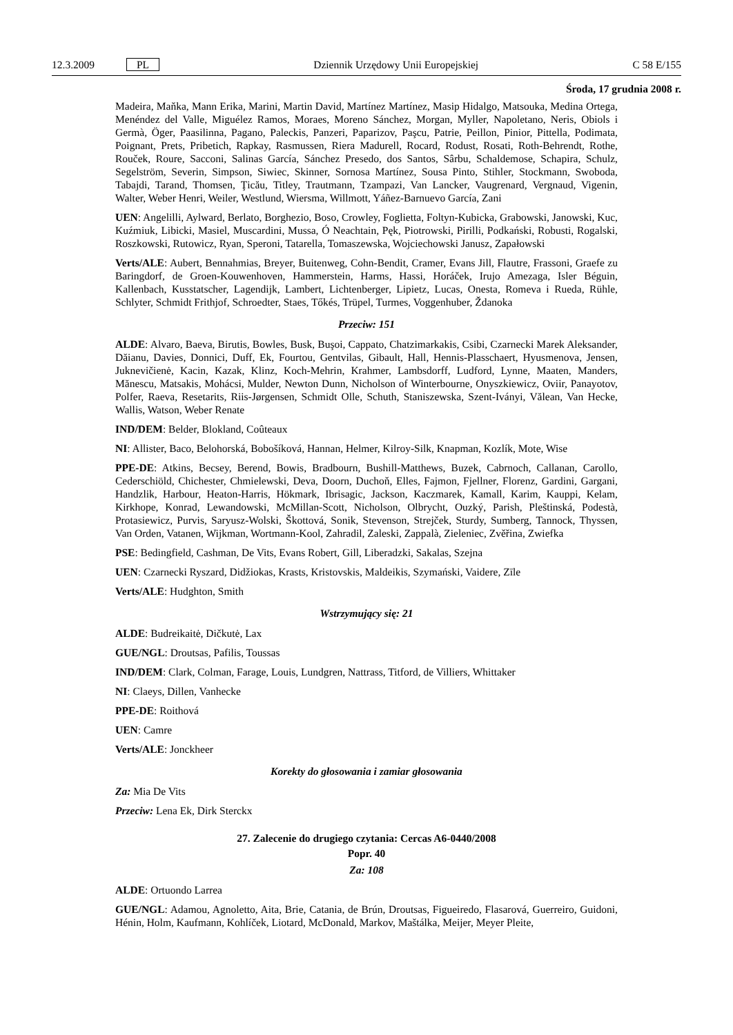12.3.2009 PL Dziennik Urzędowy Unii Europejskiej C 58 E/155
Środa, 17 grudnia 2008 r.
Madeira, Maňka, Mann Erika, Marini, Martin David, Martínez Martínez, Masip Hidalgo, Matsouka, Medina Ortega, Menéndez del Valle, Miguélez Ramos, Moraes, Moreno Sánchez, Morgan, Myller, Napoletano, Neris, Obiols i Germà, Öger, Paasilinna, Pagano, Paleckis, Panzeri, Paparizov, Paşcu, Patrie, Peillon, Pinior, Pittella, Podimata, Poignant, Prets, Pribetich, Rapkay, Rasmussen, Riera Madurell, Rocard, Rodust, Rosati, Roth-Behrendt, Rothe, Rouček, Roure, Sacconi, Salinas García, Sánchez Presedo, dos Santos, Sârbu, Schaldemose, Schapira, Schulz, Segelström, Severin, Simpson, Siwiec, Skinner, Sornosa Martínez, Sousa Pinto, Stihler, Stockmann, Swoboda, Tabajdi, Tarand, Thomsen, Ţicău, Titley, Trautmann, Tzampazi, Van Lancker, Vaugrenard, Vergnaud, Vigenin, Walter, Weber Henri, Weiler, Westlund, Wiersma, Willmott, Yáñez-Barnuevo García, Zani
UEN: Angelilli, Aylward, Berlato, Borghezio, Boso, Crowley, Foglietta, Foltyn-Kubicka, Grabowski, Janowski, Kuc, Kuźmiuk, Libicki, Masiel, Muscardini, Mussa, Ó Neachtain, Pęk, Piotrowski, Pirilli, Podkański, Robusti, Rogalski, Roszkowski, Rutowicz, Ryan, Speroni, Tatarella, Tomaszewska, Wojciechowski Janusz, Zapałowski
Verts/ALE: Aubert, Bennahmias, Breyer, Buitenweg, Cohn-Bendit, Cramer, Evans Jill, Flautre, Frassoni, Graefe zu Baringdorf, de Groen-Kouwenhoven, Hammerstein, Harms, Hassi, Horáček, Irujo Amezaga, Isler Béguin, Kallenbach, Kusstatscher, Lagendijk, Lambert, Lichtenberger, Lipietz, Lucas, Onesta, Romeva i Rueda, Rühle, Schlyter, Schmidt Frithjof, Schroedter, Staes, Tőkés, Trüpel, Turmes, Voggenhuber, Ždanoka
Przeciw: 151
ALDE: Alvaro, Baeva, Birutis, Bowles, Busk, Buşoi, Cappato, Chatzimarkakis, Csibi, Czarnecki Marek Aleksander, Dăianu, Davies, Donnici, Duff, Ek, Fourtou, Gentvilas, Gibault, Hall, Hennis-Plasschaert, Hyusmenova, Jensen, Juknevičienė, Kacin, Kazak, Klinz, Koch-Mehrin, Krahmer, Lambsdorff, Ludford, Lynne, Maaten, Manders, Mănescu, Matsakis, Mohácsi, Mulder, Newton Dunn, Nicholson of Winterbourne, Onyszkiewicz, Oviir, Panayotov, Polfer, Raeva, Resetarits, Riis-Jørgensen, Schmidt Olle, Schuth, Staniszewska, Szent-Iványi, Vălean, Van Hecke, Wallis, Watson, Weber Renate
IND/DEM: Belder, Blokland, Coûteaux
NI: Allister, Baco, Belohorská, Bobošíková, Hannan, Helmer, Kilroy-Silk, Knapman, Kozlík, Mote, Wise
PPE-DE: Atkins, Becsey, Berend, Bowis, Bradbourn, Bushill-Matthews, Buzek, Cabrnoch, Callanan, Carollo, Cederschiöld, Chichester, Chmielewski, Deva, Doorn, Duchoň, Elles, Fajmon, Fjellner, Florenz, Gardini, Gargani, Handzlik, Harbour, Heaton-Harris, Hökmark, Ibrisagic, Jackson, Kaczmarek, Kamall, Karim, Kauppi, Kelam, Kirkhope, Konrad, Lewandowski, McMillan-Scott, Nicholson, Olbrycht, Ouzký, Parish, Pleštinská, Podestà, Protasiewicz, Purvis, Saryusz-Wolski, Škottová, Sonik, Stevenson, Strejček, Sturdy, Sumberg, Tannock, Thyssen, Van Orden, Vatanen, Wijkman, Wortmann-Kool, Zahradil, Zaleski, Zappalà, Zieleniec, Zvěřina, Zwiefka
PSE: Bedingfield, Cashman, De Vits, Evans Robert, Gill, Liberadzki, Sakalas, Szejna
UEN: Czarnecki Ryszard, Didžiokas, Krasts, Kristovskis, Maldeikis, Szymański, Vaidere, Zīle
Verts/ALE: Hudghton, Smith
Wstrzymujący się: 21
ALDE: Budreikaitė, Dičkutė, Lax
GUE/NGL: Droutsas, Pafilis, Toussas
IND/DEM: Clark, Colman, Farage, Louis, Lundgren, Nattrass, Titford, de Villiers, Whittaker
NI: Claeys, Dillen, Vanhecke
PPE-DE: Roithová
UEN: Camre
Verts/ALE: Jonckheer
Korekty do głosowania i zamiar głosowania
Za: Mia De Vits
Przeciw: Lena Ek, Dirk Sterckx
27. Zalecenie do drugiego czytania: Cercas A6-0440/2008
Popr. 40
Za: 108
ALDE: Ortuondo Larrea
GUE/NGL: Adamou, Agnoletto, Aita, Brie, Catania, de Brún, Droutsas, Figueiredo, Flasarová, Guerreiro, Guidoni, Hénin, Holm, Kaufmann, Kohlíček, Liotard, McDonald, Markov, Maštálka, Meijer, Meyer Pleite,